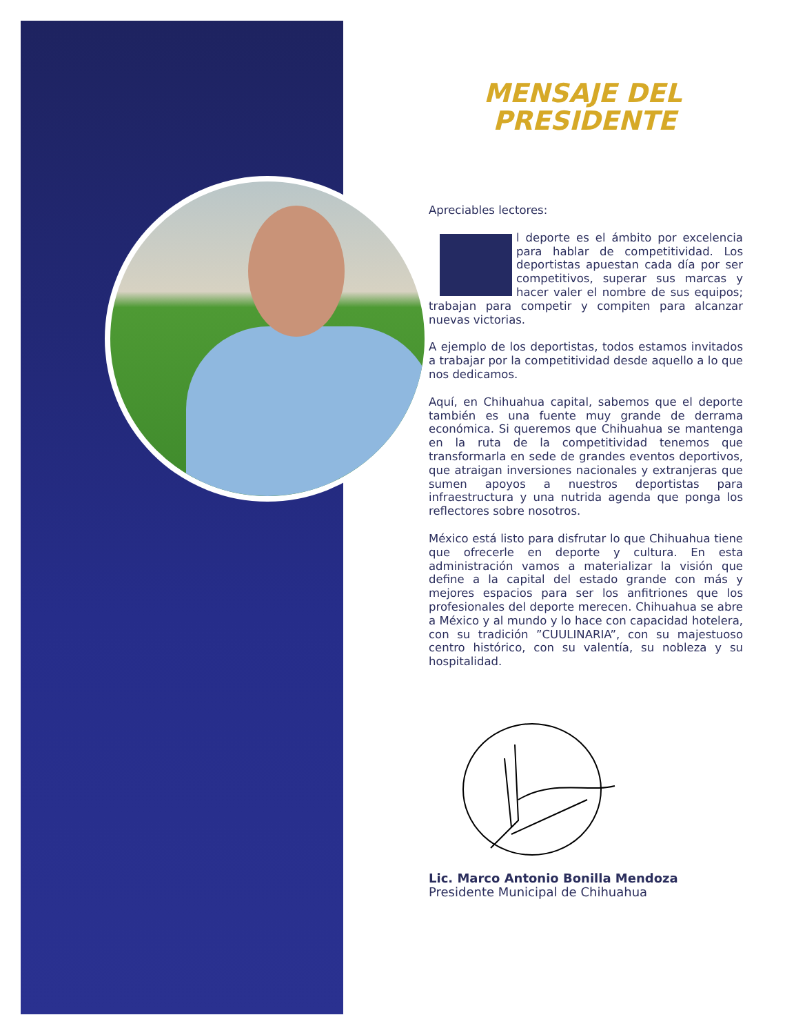MENSAJE DEL
PRESIDENTE
Apreciables lectores:
El deporte es el ámbito por excelencia para hablar de competitividad. Los deportistas apuestan cada día por ser competitivos, superar sus marcas y hacer valer el nombre de sus equipos; trabajan para competir y compiten para alcanzar nuevas victorias.
A ejemplo de los deportistas, todos estamos invitados a trabajar por la competitividad desde aquello a lo que nos dedicamos.
Aquí, en Chihuahua capital, sabemos que el deporte también es una fuente muy grande de derrama económica. Si queremos que Chihuahua se mantenga en la ruta de la competitividad tenemos que transformarla en sede de grandes eventos deportivos, que atraigan inversiones nacionales y extranjeras que sumen apoyos a nuestros deportistas para infraestructura y una nutrida agenda que ponga los reflectores sobre nosotros.
México está listo para disfrutar lo que Chihuahua tiene que ofrecerle en deporte y cultura. En esta administración vamos a materializar la visión que define a la capital del estado grande con más y mejores espacios para ser los anfitriones que los profesionales del deporte merecen. Chihuahua se abre a México y al mundo y lo hace con capacidad hotelera, con su tradición ”CUULINARIA”, con su majestuoso centro histórico, con su valentía, su nobleza y su hospitalidad.
Lic. Marco Antonio Bonilla Mendoza
Presidente Municipal de Chihuahua